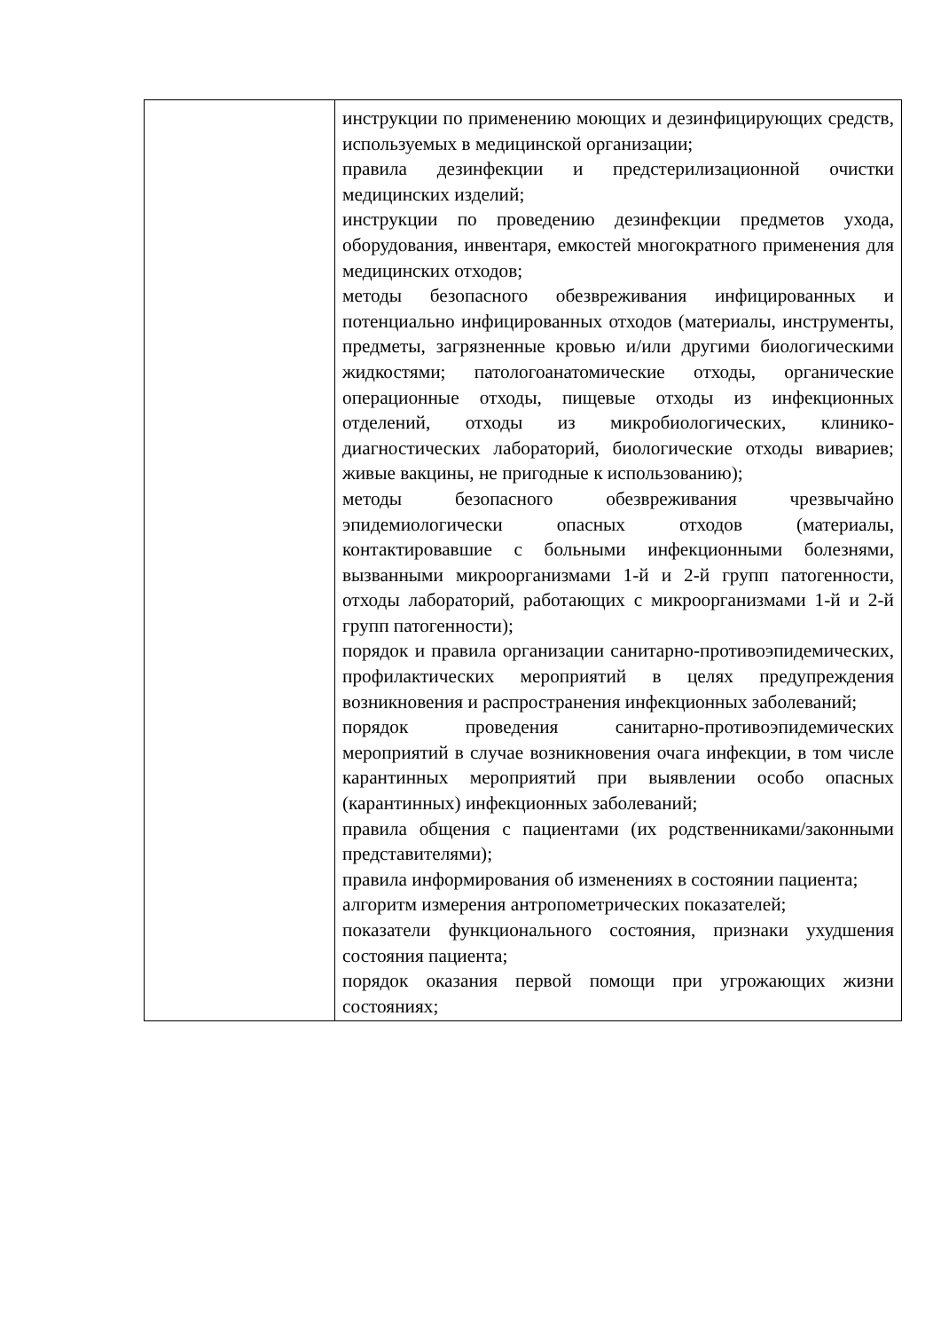| | инструкции по применению моющих и дезинфицирующих средств, используемых в медицинской организации; правила дезинфекции и предстерилизационной очистки медицинских изделий; инструкции по проведению дезинфекции предметов ухода, оборудования, инвентаря, емкостей многократного применения для медицинских отходов; методы безопасного обезвреживания инфицированных и потенциально инфицированных отходов (материалы, инструменты, предметы, загрязненные кровью и/или другими биологическими жидкостями; патологоанатомические отходы, органические операционные отходы, пищевые отходы из инфекционных отделений, отходы из микробиологических, клинико-диагностических лабораторий, биологические отходы вивариев; живые вакцины, не пригодные к использованию); методы безопасного обезвреживания чрезвычайно эпидемиологически опасных отходов (материалы, контактировавшие с больными инфекционными болезнями, вызванными микроорганизмами 1-й и 2-й групп патогенности, отходы лабораторий, работающих с микроорганизмами 1-й и 2-й групп патогенности); порядок и правила организации санитарно-противоэпидемических, профилактических мероприятий в целях предупреждения возникновения и распространения инфекционных заболеваний; порядок проведения санитарно-противоэпидемических мероприятий в случае возникновения очага инфекции, в том числе карантинных мероприятий при выявлении особо опасных (карантинных) инфекционных заболеваний; правила общения с пациентами (их родственниками/законными представителями); правила информирования об изменениях в состоянии пациента; алгоритм измерения антропометрических показателей; показатели функционального состояния, признаки ухудшения состояния пациента; порядок оказания первой помощи при угрожающих жизни состояниях; |